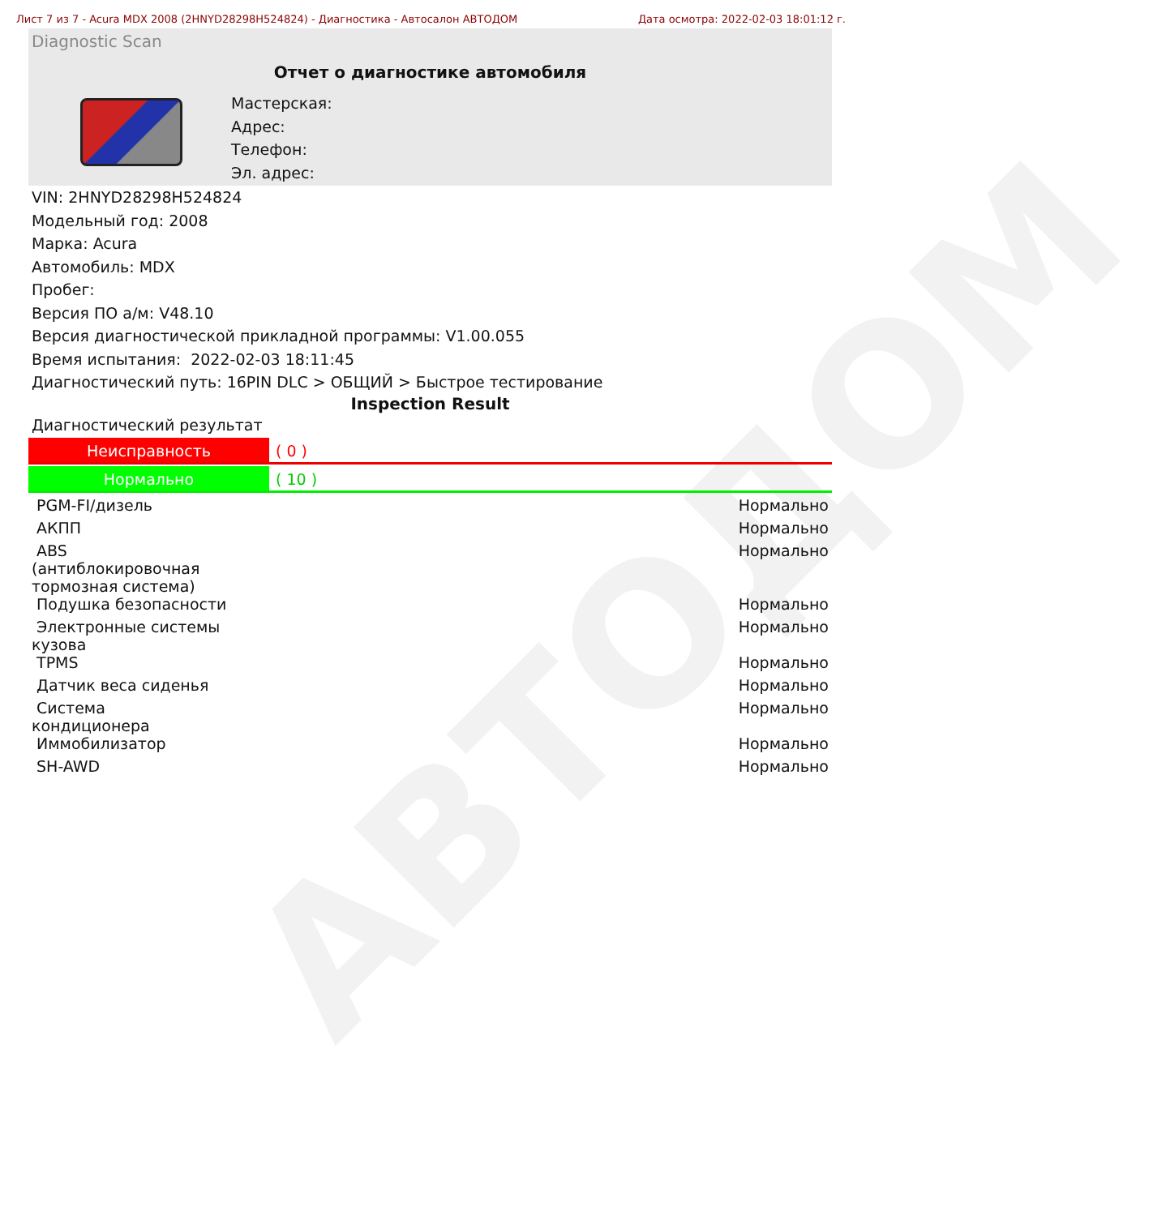АВТОДОМ
Лист 7 из 7 - Acura MDX 2008 (2HNYD28298H524824) - Диагностика - Автосалон АВТОДОМ Дата осмотра: 2022-02-03 18:01:12 г.
Diagnostic Scan
Отчет о диагностике автомобиля
Мастерская:
Адрес:
Телефон:
Эл. адрес:
VIN: 2HNYD28298H524824
Модельный год: 2008
Марка: Acura
Автомобиль: MDX
Пробег:
Версия ПО а/м: V48.10
Версия диагностической прикладной программы: V1.00.055
Время испытания: 2022-02-03 18:11:45
Диагностический путь: 16PIN DLC > ОБЩИЙ > Быстрое тестирование
Inspection Result
Диагностический результат
Неисправность ( 0 )
Нормально ( 10 )
| PGM-FI/дизель | Нормально |
| АКПП | Нормально |
| ABS (антиблокировочная тормозная система) | Нормально |
| Подушка безопасности | Нормально |
| Электронные системы кузова | Нормально |
| TPMS | Нормально |
| Датчик веса сиденья | Нормально |
| Система кондиционера | Нормально |
| Иммобилизатор | Нормально |
| SH-AWD | Нормально |